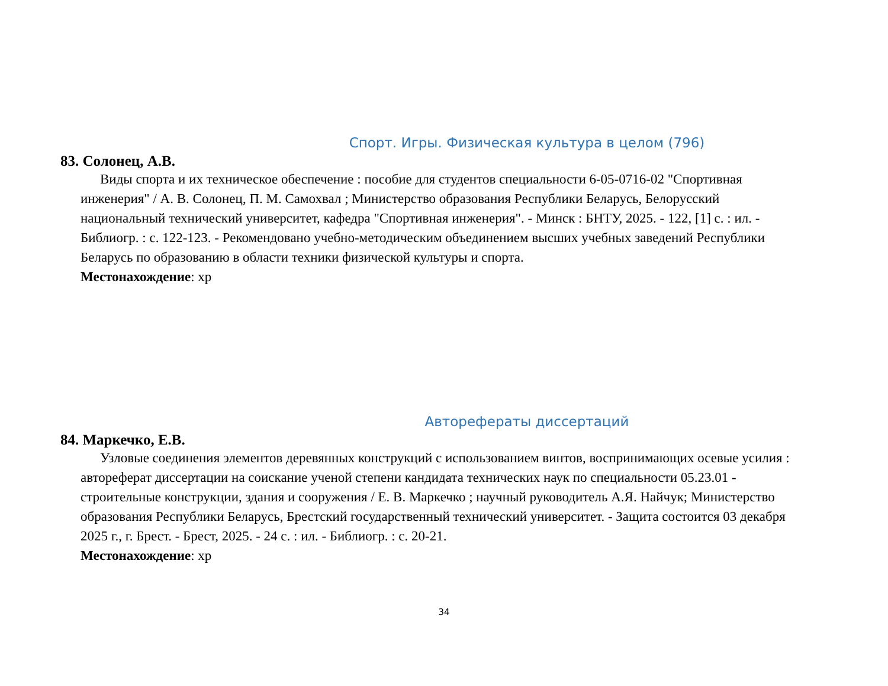Спорт. Игры. Физическая культура в целом (796)
83. Солонец, А.В.
Виды спорта и их техническое обеспечение : пособие для студентов специальности 6-05-0716-02 "Спортивная инженерия" / А. В. Солонец, П. М. Самохвал ; Министерство образования Республики Беларусь, Белорусский национальный технический университет, кафедра "Спортивная инженерия". - Минск : БНТУ, 2025. - 122, [1] с. : ил. - Библиогр. : с. 122-123. - Рекомендовано учебно-методическим объединением высших учебных заведений Республики Беларусь по образованию в области техники физической культуры и спорта.
Местонахождение: хр
Авторефераты диссертаций
84. Маркечко, Е.В.
Узловые соединения элементов деревянных конструкций с использованием винтов, воспринимающих осевые усилия : автореферат диссертации на соискание ученой степени кандидата технических наук по специальности 05.23.01 - строительные конструкции, здания и сооружения / Е. В. Маркечко ; научный руководитель А.Я. Найчук; Министерство образования Республики Беларусь, Брестский государственный технический университет. - Защита состоится 03 декабря 2025 г., г. Брест. - Брест, 2025. - 24 с. : ил. - Библиогр. : с. 20-21.
Местонахождение: хр
34